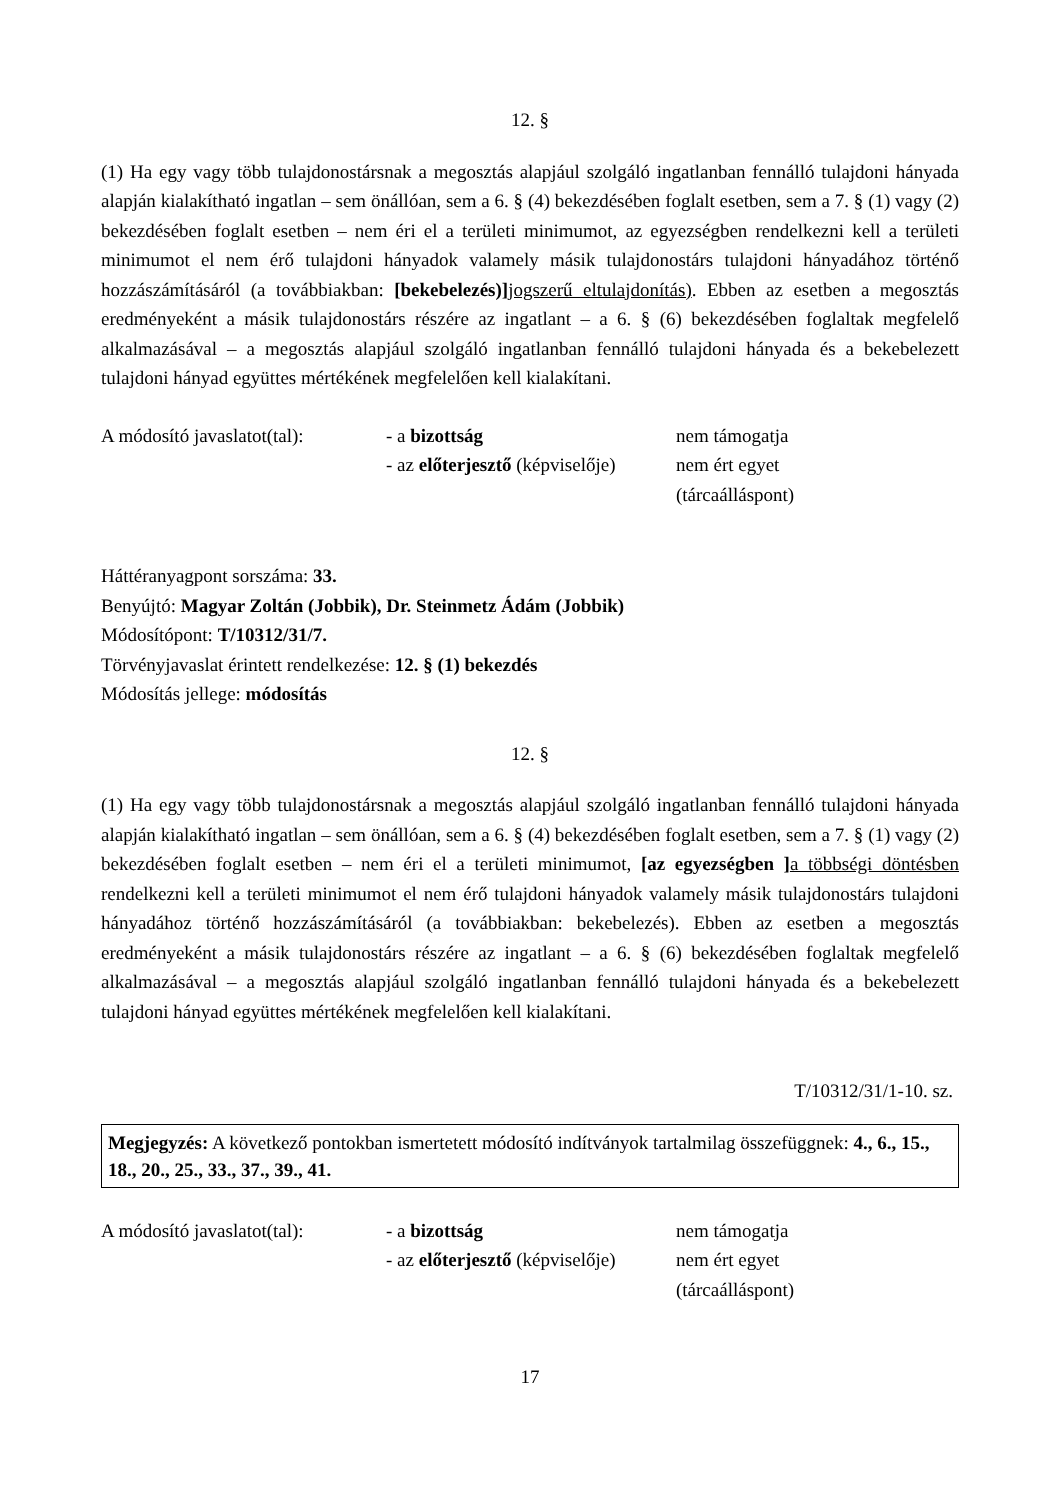12. §
(1) Ha egy vagy több tulajdonostársnak a megosztás alapjául szolgáló ingatlanban fennálló tulajdoni hányada alapján kialakítható ingatlan – sem önállóan, sem a 6. § (4) bekezdésében foglalt esetben, sem a 7. § (1) vagy (2) bekezdésében foglalt esetben – nem éri el a területi minimumot, az egyezségben rendelkezni kell a területi minimumot el nem érő tulajdoni hányadok valamely másik tulajdonostárs tulajdoni hányadához történő hozzászámításáról (a továbbiakban: [bekebelezés)] jogszerű eltulajdonítás). Ebben az esetben a megosztás eredményeként a másik tulajdonostárs részére az ingatlant – a 6. § (6) bekezdésében foglaltak megfelelő alkalmazásával – a megosztás alapjául szolgáló ingatlanban fennálló tulajdoni hányada és a bekebelezett tulajdoni hányad együttes mértékének megfelelően kell kialakítani.
A módosító javaslatot(tal):
- a bizottság
- az előterjesztő (képviselője)
nem támogatja
nem ért egyet
(tárcaálláspont)
Háttéranyagpont sorszáma: 33.
Benyújtó: Magyar Zoltán (Jobbik), Dr. Steinmetz Ádám (Jobbik)
Módosítópont: T/10312/31/7.
Törvényjavaslat érintett rendelkezése: 12. § (1) bekezdés
Módosítás jellege: módosítás
12. §
(1) Ha egy vagy több tulajdonostársnak a megosztás alapjául szolgáló ingatlanban fennálló tulajdoni hányada alapján kialakítható ingatlan – sem önállóan, sem a 6. § (4) bekezdésében foglalt esetben, sem a 7. § (1) vagy (2) bekezdésében foglalt esetben – nem éri el a területi minimumot, [az egyezségben ] a többségi döntésben rendelkezni kell a területi minimumot el nem érő tulajdoni hányadok valamely másik tulajdonostárs tulajdoni hányadához történő hozzászámításáról (a továbbiakban: bekebelezés). Ebben az esetben a megosztás eredményeként a másik tulajdonostárs részére az ingatlant – a 6. § (6) bekezdésében foglaltak megfelelő alkalmazásával – a megosztás alapjául szolgáló ingatlanban fennálló tulajdoni hányada és a bekebelezett tulajdoni hányad együttes mértékének megfelelően kell kialakítani.
T/10312/31/1-10. sz.
Megjegyzés: A következő pontokban ismertetett módosító indítványok tartalmilag összefüggnek: 4., 6., 15., 18., 20., 25., 33., 37., 39., 41.
A módosító javaslatot(tal):
- a bizottság
- az előterjesztő (képviselője)
nem támogatja
nem ért egyet
(tárcaálláspont)
17